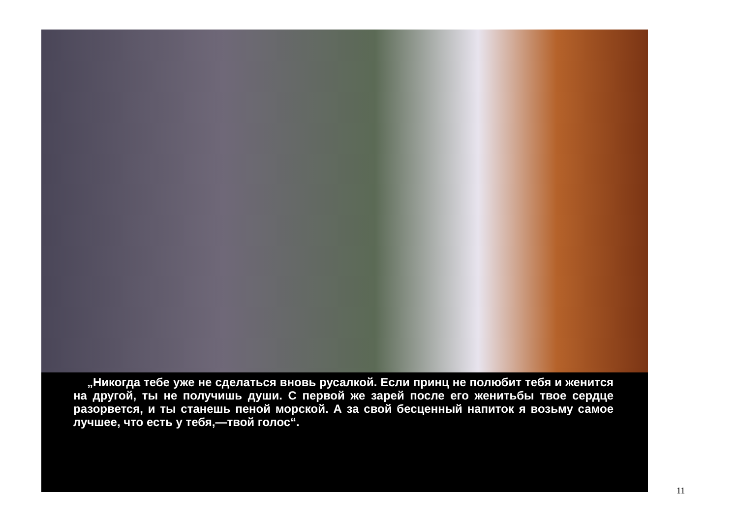„Никогда тебе уже не сделаться вновь русалкой. Если принц не полюбит тебя и женится на другой, ты не получишь души. С первой же зарей после его женитьбы твое сердце разорвется, и ты станешь пеной морской. А за свой бесценный напиток я возьму самое лучшее, что есть у тебя,—твой голос“.
11